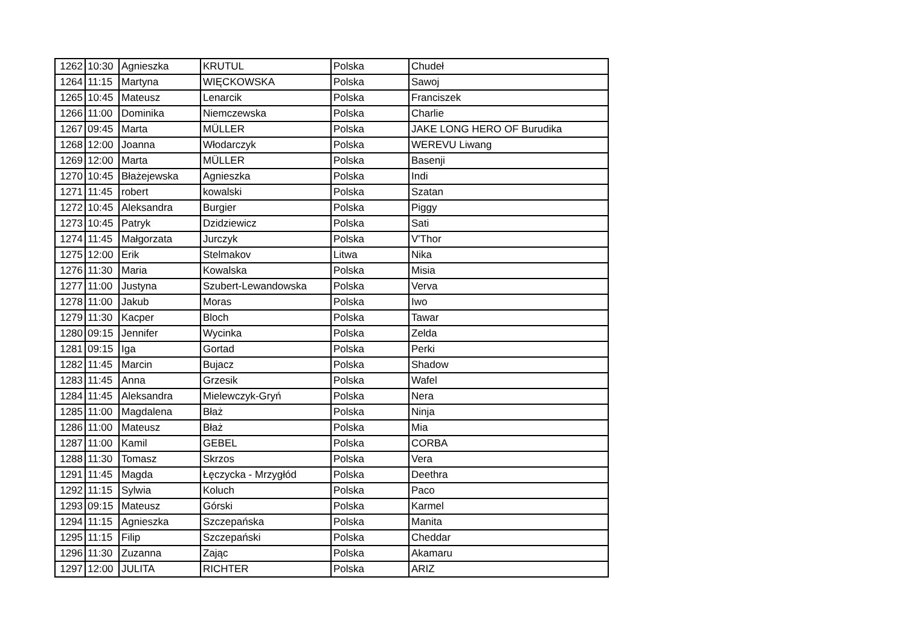| 1262 | 10:30 | Agnieszka | KRUTUL | Polska | Chudeł |
| 1264 | 11:15 | Martyna | WIĘCKOWSKA | Polska | Sawoj |
| 1265 | 10:45 | Mateusz | Lenarcik | Polska | Franciszek |
| 1266 | 11:00 | Dominika | Niemczewska | Polska | Charlie |
| 1267 | 09:45 | Marta | MÜLLER | Polska | JAKE LONG HERO OF Burudika |
| 1268 | 12:00 | Joanna | Włodarczyk | Polska | WEREVU Liwang |
| 1269 | 12:00 | Marta | MÜLLER | Polska | Basenji |
| 1270 | 10:45 | Błażejewska | Agnieszka | Polska | Indi |
| 1271 | 11:45 | robert | kowalski | Polska | Szatan |
| 1272 | 10:45 | Aleksandra | Burgier | Polska | Piggy |
| 1273 | 10:45 | Patryk | Dzidziewicz | Polska | Sati |
| 1274 | 11:45 | Małgorzata | Jurczyk | Polska | V'Thor |
| 1275 | 12:00 | Erik | Stelmakov | Litwa | Nika |
| 1276 | 11:30 | Maria | Kowalska | Polska | Misia |
| 1277 | 11:00 | Justyna | Szubert-Lewandowska | Polska | Verva |
| 1278 | 11:00 | Jakub | Moras | Polska | Iwo |
| 1279 | 11:30 | Kacper | Bloch | Polska | Tawar |
| 1280 | 09:15 | Jennifer | Wycinka | Polska | Zelda |
| 1281 | 09:15 | Iga | Gortad | Polska | Perki |
| 1282 | 11:45 | Marcin | Bujacz | Polska | Shadow |
| 1283 | 11:45 | Anna | Grzesik | Polska | Wafel |
| 1284 | 11:45 | Aleksandra | Mielewczyk-Gryń | Polska | Nera |
| 1285 | 11:00 | Magdalena | Błaż | Polska | Ninja |
| 1286 | 11:00 | Mateusz | Błaż | Polska | Mia |
| 1287 | 11:00 | Kamil | GEBEL | Polska | CORBA |
| 1288 | 11:30 | Tomasz | Skrzos | Polska | Vera |
| 1291 | 11:45 | Magda | Łęczycka - Mrzygłód | Polska | Deethra |
| 1292 | 11:15 | Sylwia | Koluch | Polska | Paco |
| 1293 | 09:15 | Mateusz | Górski | Polska | Karmel |
| 1294 | 11:15 | Agnieszka | Szczepańska | Polska | Manita |
| 1295 | 11:15 | Filip | Szczepański | Polska | Cheddar |
| 1296 | 11:30 | Zuzanna | Zając | Polska | Akamaru |
| 1297 | 12:00 | JULITA | RICHTER | Polska | ARIZ |